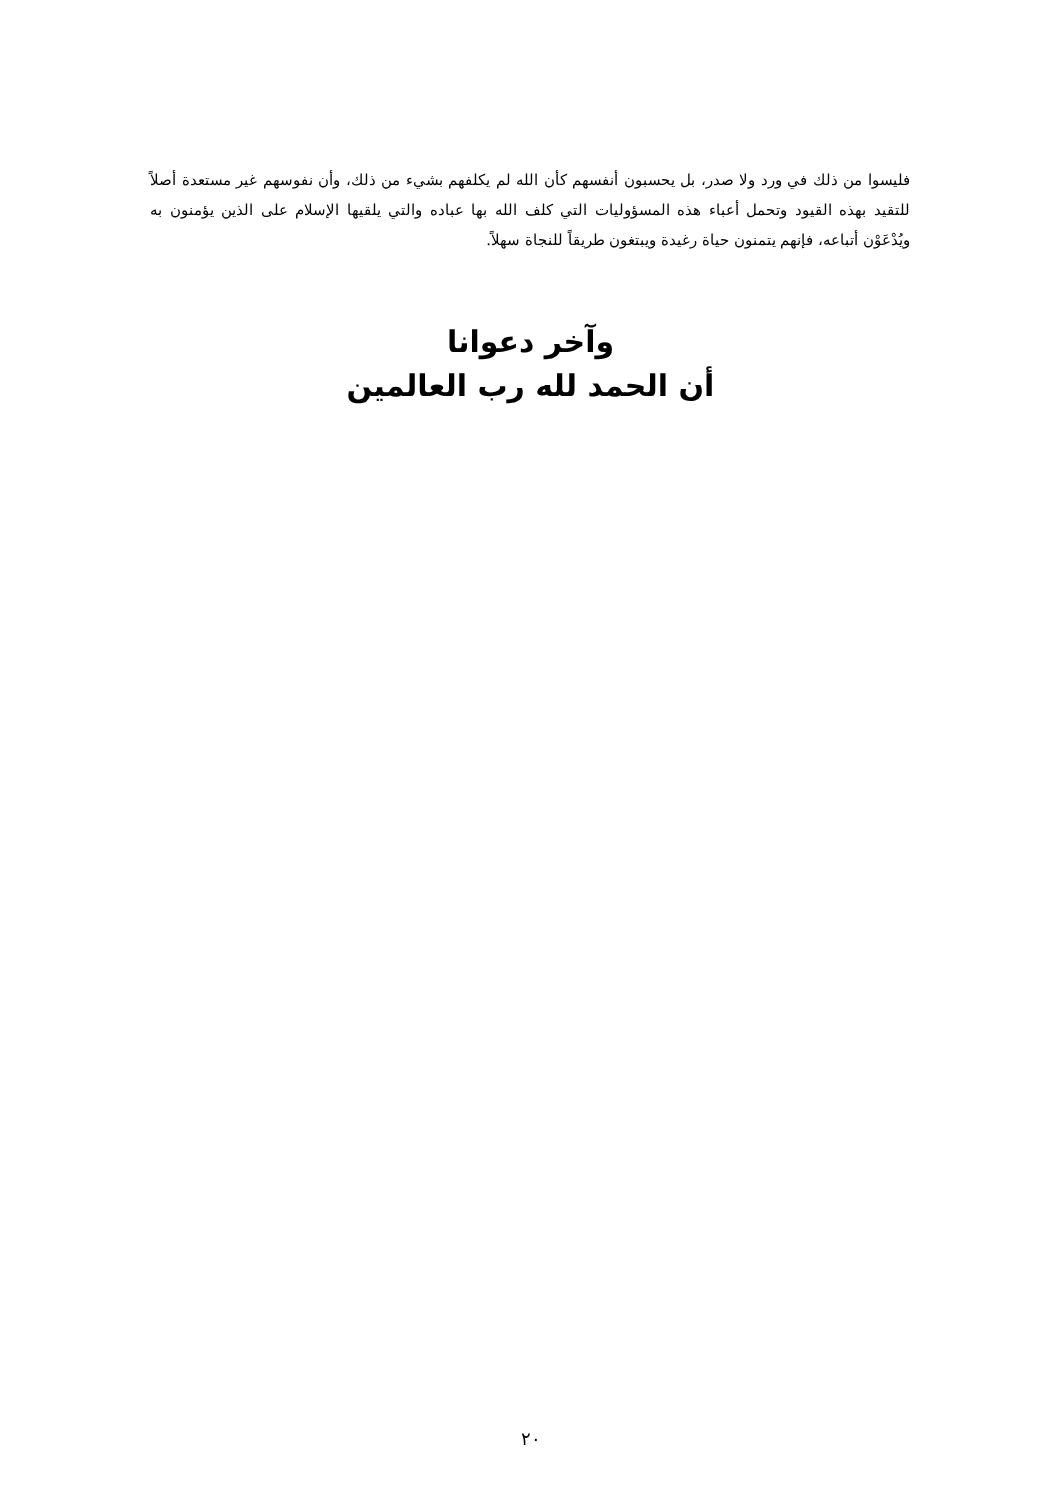فليسوا من ذلك في ورد ولا صدر، بل يحسبون أنفسهم كأن الله لم يكلفهم بشيء من ذلك، وأن نفوسهم غير مستعدة أصلاً للتقيد بهذه القيود وتحمل أعباء هذه المسؤوليات التي كلف الله بها عباده والتي يلقيها الإسلام على الذين يؤمنون به ويُدْعَوْن أتباعه، فإنهم يتمنون حياة رغيدة ويبتغون طريقاً للنجاة سهلاً.
وآخر دعوانا
أن الحمد لله رب العالمين
٢٠